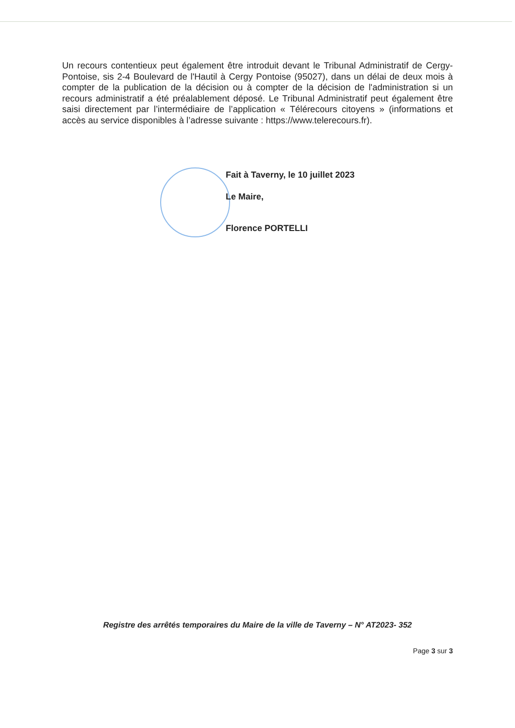Un recours contentieux peut également être introduit devant le Tribunal Administratif de Cergy-Pontoise, sis 2-4 Boulevard de l'Hautil à Cergy Pontoise (95027), dans un délai de deux mois à compter de la publication de la décision ou à compter de la décision de l'administration si un recours administratif a été préalablement déposé. Le Tribunal Administratif peut également être saisi directement par l’intermédiaire de l’application « Télérecours citoyens » (informations et accès au service disponibles à l’adresse suivante : https://www.telerecours.fr).
Fait à Taverny, le 10 juillet 2023
Le Maire,
Florence PORTELLI
Registre des arrêtés temporaires du Maire de la ville de Taverny – N° AT2023- 352
Page 3 sur 3